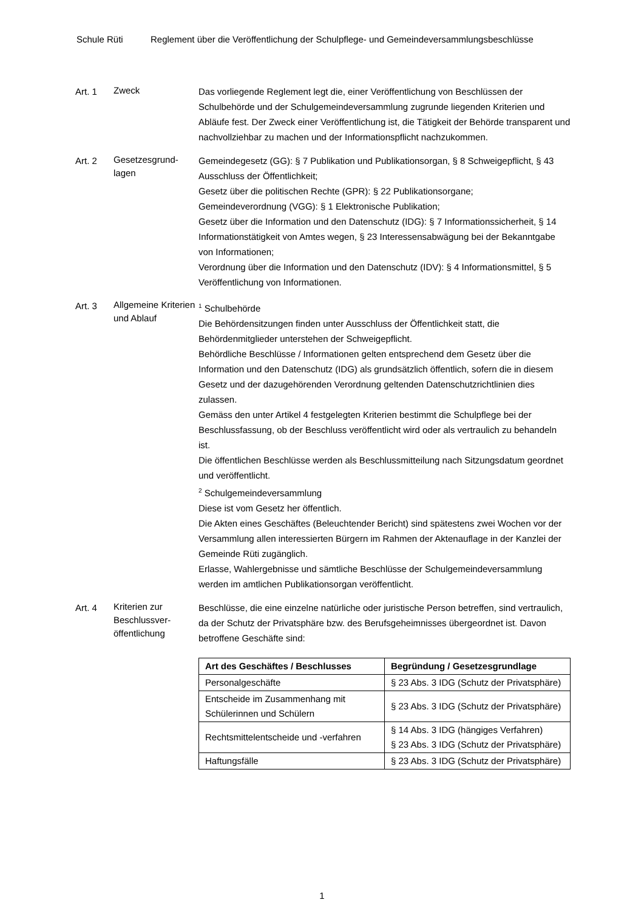Schule Rüti Reglement über die Veröffentlichung der Schulpflege- und Gemeindeversammlungsbeschlüsse
Art. 1
Zweck
Das vorliegende Reglement legt die, einer Veröffentlichung von Beschlüssen der Schulbehörde und der Schulgemeindeversammlung zugrunde liegenden Kriterien und Abläufe fest. Der Zweck einer Veröffentlichung ist, die Tätigkeit der Behörde transparent und nachvollziehbar zu machen und der Informationspflicht nachzukommen.
Art. 2
Gesetzesgrund-
lagen
Gemeindegesetz (GG): § 7 Publikation und Publikationsorgan, § 8 Schweigepflicht, § 43 Ausschluss der Öffentlichkeit;
Gesetz über die politischen Rechte (GPR): § 22 Publikationsorgane;
Gemeindeverordnung (VGG): § 1 Elektronische Publikation;
Gesetz über die Information und den Datenschutz (IDG): § 7 Informationssicherheit, § 14 Informationstätigkeit von Amtes wegen, § 23 Interessensabwägung bei der Bekanntgabe von Informationen;
Verordnung über die Information und den Datenschutz (IDV): § 4 Informationsmittel, § 5 Veröffentlichung von Informationen.
Art. 3
Allgemeine Kriterien und Ablauf
<sup>1</sup> Schulbehörde
Die Behördensitzungen finden unter Ausschluss der Öffentlichkeit statt, die Behördenmitglieder unterstehen der Schweigepflicht.
Behördliche Beschlüsse / Informationen gelten entsprechend dem Gesetz über die Information und den Datenschutz (IDG) als grundsätzlich öffentlich, sofern die in diesem Gesetz und der dazugehörenden Verordnung geltenden Datenschutzrichtlinien dies zulassen.
Gemäss den unter Artikel 4 festgelegten Kriterien bestimmt die Schulpflege bei der Beschlussfassung, ob der Beschluss veröffentlicht wird oder als vertraulich zu behandeln ist.
Die öffentlichen Beschlüsse werden als Beschlussmitteilung nach Sitzungsdatum geordnet und veröffentlicht.
<sup>2</sup> Schulgemeindeversammlung
Diese ist vom Gesetz her öffentlich.
Die Akten eines Geschäftes (Beleuchtender Bericht) sind spätestens zwei Wochen vor der Versammlung allen interessierten Bürgern im Rahmen der Aktenauflage in der Kanzlei der Gemeinde Rüti zugänglich.
Erlasse, Wahlergebnisse und sämtliche Beschlüsse der Schulgemeindeversammlung werden im amtlichen Publikationsorgan veröffentlicht.
Art. 4
Kriterien zur Beschlussver-
öffentlichung
Beschlüsse, die eine einzelne natürliche oder juristische Person betreffen, sind vertraulich, da der Schutz der Privatsphäre bzw. des Berufsgeheimnisses übergeordnet ist. Davon betroffene Geschäfte sind:
| Art des Geschäftes / Beschlusses | Begründung / Gesetzesgrundlage |
| --- | --- |
| Personalgeschäfte | § 23 Abs. 3 IDG (Schutz der Privatsphäre) |
| Entscheide im Zusammenhang mit Schülerinnen und Schülern | § 23 Abs. 3 IDG (Schutz der Privatsphäre) |
| Rechtsmittelentscheide und -verfahren | § 14 Abs. 3 IDG (hängiges Verfahren) § 23 Abs. 3 IDG (Schutz der Privatsphäre) |
| Haftungsfälle | § 23 Abs. 3 IDG (Schutz der Privatsphäre) |
1